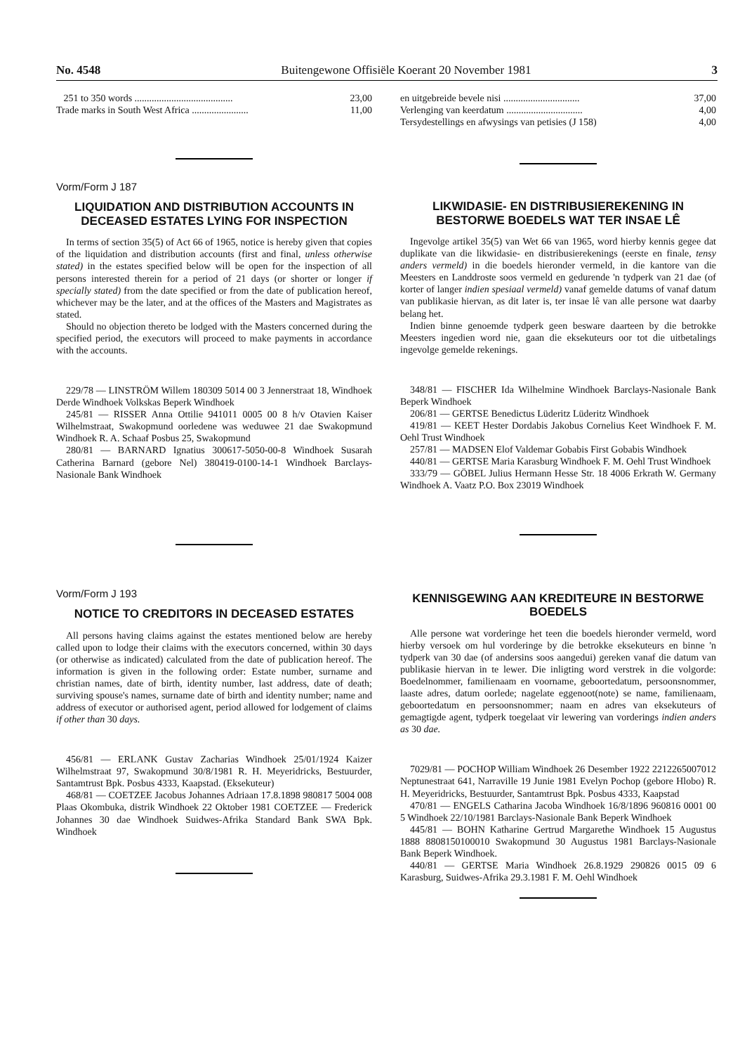No. 4548 Buitengewone Offisiële Koerant 20 November 1981 3
251 to 350 words ........................................ 23,00
Trade marks in South West Africa ....................... 11,00
Vorm/Form J 187
LIQUIDATION AND DISTRIBUTION ACCOUNTS IN DECEASED ESTATES LYING FOR INSPECTION
In terms of section 35(5) of Act 66 of 1965, notice is hereby given that copies of the liquidation and distribution accounts (first and final, unless otherwise stated) in the estates specified below will be open for the inspection of all persons interested therein for a period of 21 days (or shorter or longer if specially stated) from the date specified or from the date of publication hereof, whichever may be the later, and at the offices of the Masters and Magistrates as stated.
Should no objection thereto be lodged with the Masters concerned during the specified period, the executors will proceed to make payments in accordance with the accounts.
229/78 — LINSTRÖM Willem 180309 5014 00 3 Jennerstraat 18, Windhoek Derde Windhoek Volkskas Beperk Windhoek
245/81 — RISSER Anna Ottilie 941011 0005 00 8 h/v Otavien Kaiser Wilhelmstraat, Swakopmund oorledene was weduwee 21 dae Swakopmund Windhoek R. A. Schaaf Posbus 25, Swakopmund
280/81 — BARNARD Ignatius 300617-5050-00-8 Windhoek Susarah Catherina Barnard (gebore Nel) 380419-0100-14-1 Windhoek Barclays-Nasionale Bank Windhoek
Vorm/Form J 193
NOTICE TO CREDITORS IN DECEASED ESTATES
All persons having claims against the estates mentioned below are hereby called upon to lodge their claims with the executors concerned, within 30 days (or otherwise as indicated) calculated from the date of publication hereof. The information is given in the following order: Estate number, surname and christian names, date of birth, identity number, last address, date of death; surviving spouse's names, surname date of birth and identity number; name and address of executor or authorised agent, period allowed for lodgement of claims if other than 30 days.
456/81 — ERLANK Gustav Zacharias Windhoek 25/01/1924 Kaizer Wilhelmstraat 97, Swakopmund 30/8/1981 R. H. Meyeridricks, Bestuurder, Santamtrust Bpk. Posbus 4333, Kaapstad. (Eksekuteur)
468/81 — COETZEE Jacobus Johannes Adriaan 17.8.1898 980817 5004 008 Plaas Okombuka, distrik Windhoek 22 Oktober 1981 COETZEE — Frederick Johannes 30 dae Windhoek Suidwes-Afrika Standard Bank SWA Bpk. Windhoek
en uitgebreide bevele nisi ............................... 37,00
Verlenging van keerdatum ............................... 4,00
Tersydestellings en afwysings van petisies (J 158) 4,00
LIKWIDASIE- EN DISTRIBUSIEREKENING IN BESTORWE BOEDELS WAT TER INSAE LÊ
Ingevolge artikel 35(5) van Wet 66 van 1965, word hierby kennis gegee dat duplikate van die likwidasie- en distribusierekenings (eerste en finale, tensy anders vermeld) in die boedels hieronder vermeld, in die kantore van die Meesters en Landdroste soos vermeld en gedurende 'n tydperk van 21 dae (of korter of langer indien spesiaal vermeld) vanaf gemelde datums of vanaf datum van publikasie hiervan, as dit later is, ter insae lê van alle persone wat daarby belang het.
Indien binne genoemde tydperk geen besware daarteen by die betrokke Meesters ingedien word nie, gaan die eksekuteurs oor tot die uitbetalings ingevolge gemelde rekenings.
348/81 — FISCHER Ida Wilhelmine Windhoek Barclays-Nasionale Bank Beperk Windhoek
206/81 — GERTSE Benedictus Lüderitz Lüderitz Windhoek
419/81 — KEET Hester Dordabis Jakobus Cornelius Keet Windhoek F. M. Oehl Trust Windhoek
257/81 — MADSEN Elof Valdemar Gobabis First Gobabis Windhoek
440/81 — GERTSE Maria Karasburg Windhoek F. M. Oehl Trust Windhoek
333/79 — GÖBEL Julius Hermann Hesse Str. 18 4006 Erkrath W. Germany Windhoek A. Vaatz P.O. Box 23019 Windhoek
KENNISGEWING AAN KREDITEURE IN BESTORWE BOEDELS
Alle persone wat vorderinge het teen die boedels hieronder vermeld, word hierby versoek om hul vorderinge by die betrokke eksekuteurs en binne 'n tydperk van 30 dae (of andersins soos aangedui) gereken vanaf die datum van publikasie hiervan in te lewer. Die inligting word verstrek in die volgorde: Boedelnommer, familienaam en voorname, geboortedatum, persoonsnommer, laaste adres, datum oorlede; nagelate eggenoot(note) se name, familienaam, geboortedatum en persoonsnommer; naam en adres van eksekuteurs of gemagtigde agent, tydperk toegelaat vir lewering van vorderings indien anders as 30 dae.
7029/81 — POCHOP William Windhoek 26 Desember 1922 2212265007012 Neptunestraat 641, Narraville 19 Junie 1981 Evelyn Pochop (gebore Hlobo) R. H. Meyeridricks, Bestuurder, Santamtrust Bpk. Posbus 4333, Kaapstad
470/81 — ENGELS Catharina Jacoba Windhoek 16/8/1896 960816 0001 00 5 Windhoek 22/10/1981 Barclays-Nasionale Bank Beperk Windhoek
445/81 — BOHN Katharine Gertrud Margarethe Windhoek 15 Augustus 1888 8808150100010 Swakopmund 30 Augustus 1981 Barclays-Nasionale Bank Beperk Windhoek.
440/81 — GERTSE Maria Windhoek 26.8.1929 290826 0015 09 6 Karasburg, Suidwes-Afrika 29.3.1981 F. M. Oehl Windhoek